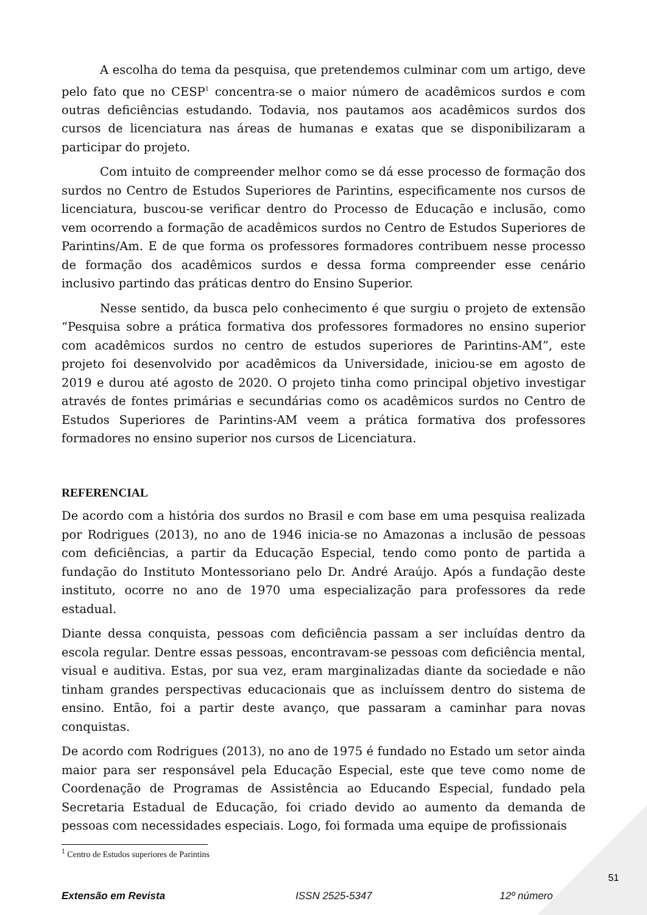A escolha do tema da pesquisa, que pretendemos culminar com um artigo, deve pelo fato que no CESP<sup>1</sup> concentra-se o maior número de acadêmicos surdos e com outras deficiências estudando. Todavia, nos pautamos aos acadêmicos surdos dos cursos de licenciatura nas áreas de humanas e exatas que se disponibilizaram a participar do projeto.
Com intuito de compreender melhor como se dá esse processo de formação dos surdos no Centro de Estudos Superiores de Parintins, especificamente nos cursos de licenciatura, buscou-se verificar dentro do Processo de Educação e inclusão, como vem ocorrendo a formação de acadêmicos surdos no Centro de Estudos Superiores de Parintins/Am. E de que forma os professores formadores contribuem nesse processo de formação dos acadêmicos surdos e dessa forma compreender esse cenário inclusivo partindo das práticas dentro do Ensino Superior.
Nesse sentido, da busca pelo conhecimento é que surgiu o projeto de extensão “Pesquisa sobre a prática formativa dos professores formadores no ensino superior com acadêmicos surdos no centro de estudos superiores de Parintins-AM”, este projeto foi desenvolvido por acadêmicos da Universidade, iniciou-se em agosto de 2019 e durou até agosto de 2020. O projeto tinha como principal objetivo investigar através de fontes primárias e secundárias como os acadêmicos surdos no Centro de Estudos Superiores de Parintins-AM veem a prática formativa dos professores formadores no ensino superior nos cursos de Licenciatura.
REFERENCIAL
De acordo com a história dos surdos no Brasil e com base em uma pesquisa realizada por Rodrigues (2013), no ano de 1946 inicia-se no Amazonas a inclusão de pessoas com deficiências, a partir da Educação Especial, tendo como ponto de partida a fundação do Instituto Montessoriano pelo Dr. André Araújo. Após a fundação deste instituto, ocorre no ano de 1970 uma especialização para professores da rede estadual.
Diante dessa conquista, pessoas com deficiência passam a ser incluídas dentro da escola regular. Dentre essas pessoas, encontravam-se pessoas com deficiência mental, visual e auditiva. Estas, por sua vez, eram marginalizadas diante da sociedade e não tinham grandes perspectivas educacionais que as incluíssem dentro do sistema de ensino. Então, foi a partir deste avanço, que passaram a caminhar para novas conquistas.
De acordo com Rodrigues (2013), no ano de 1975 é fundado no Estado um setor ainda maior para ser responsável pela Educação Especial, este que teve como nome de Coordenação de Programas de Assistência ao Educando Especial, fundado pela Secretaria Estadual de Educação, foi criado devido ao aumento da demanda de pessoas com necessidades especiais. Logo, foi formada uma equipe de profissionais
<sup>1</sup> Centro de Estudos superiores de Parintins
Extensão em Revista ISSN 2525-5347 12º número
51